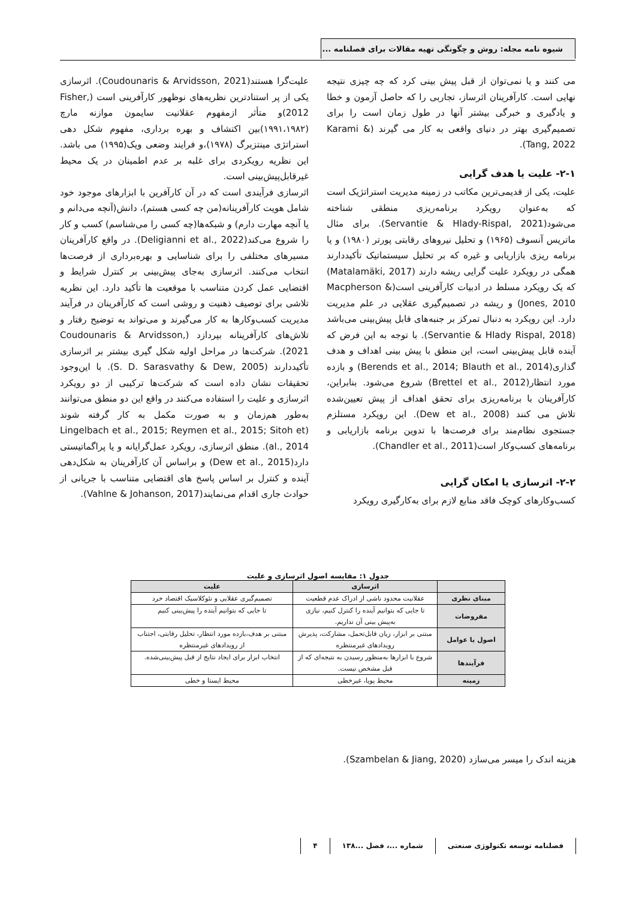شیوه نامه مجله: روش و چگونگی تهیه مقالات برای فصلنامه ...
می کنند و یا نمی‌توان از قبل پیش بینی کرد که چه چیزی نتیجه نهایی است. کارآفرینان اثرساز، تجاربی را که حاصل آزمون و خطا و یادگیری و خبرگی بیشتر آنها در طول زمان است را برای تصمیم‌گیری بهتر در دنیای واقعی به کار می گیرند (Karami & Tang, 2022).
۲-۱- علیت یا هدف گرایی
علیت، یکی از قدیمی‌ترین مکاتب در زمینه مدیریت استراتژیک است که به‌عنوان رویکرد برنامه‌ریزی منطقی شناخته می‌شود(Servantie & Hlady-Rispal, 2021). برای مثال ماتریس آنسوف (۱۹۶۵) و تحلیل نیروهای رقابتی پورتر (۱۹۸۰) و یا برنامه ریزی بازاریابی و غیره که بر تحلیل سیستماتیک تأکیددارند همگی در رویکرد علیت گرایی ریشه دارند (Matalamäki, 2017) که یک رویکرد مسلط در ادبیات کارآفرینی است(Macpherson & Jones, 2010) و ریشه در تصمیم‌گیری عقلایی در علم مدیریت دارد. این رویکرد به دنبال تمرکز بر جنبه‌های قابل پیش‌بینی می‌باشد (Servantie & Hlady Rispal, 2018). با توجه به این فرض که آینده قابل پیش‌بینی است، این منطق با پیش بینی اهداف و هدف گذاری(Berends et al., 2014; Blauth et al., 2014) و بازده مورد انتظار(Brettel et al., 2012) شروع می‌شود. بنابراین، کارآفرینان با برنامه‌ریزی برای تحقق اهداف از پیش تعیین‌شده تلاش می کنند (Dew et al., 2008). این رویکرد مستلزم جستجوی نظام‌مند برای فرصت‌ها با تدوین برنامه بازاریابی و برنامه‌های کسب‌وکار است(Chandler et al., 2011).
۲-۲- اثرسازی یا امکان گرایی
کسب‌وکارهای کوچک فاقد منابع لازم برای به‌کارگیری رویکرد
علیت‌گرا هستند(Coudounaris & Arvidsson, 2021). اثرسازی یکی از پر استنادترین نظریه‌های نوظهور کارآفرینی است (Fisher, 2012)و متأثر ازمفهوم عقلانیت سایمون موازنه مارچ (۱۹۹۱،۱۹۸۲)بین اکتشاف و بهره برداری، مفهوم شکل دهی استراتژی مینتزبرگ (۱۹۷۸)،و فرایند وضعی ویک(۱۹۹۵) می باشد. این نظریه رویکردی برای غلبه بر عدم اطمینان در یک محیط غیرقابل‌پیش‌بینی است.
اثرسازی فرآیندی است که در آن کارآفرین با ابزارهای موجود خود شامل هویت کارآفرینانه(من چه کسی هستم)، دانش(آنچه می‌دانم و یا آنچه مهارت دارم) و شبکه‌ها(چه کسی را می‌شناسم) کسب و کار را شروع می‌کند(Deligianni et al., 2022). در واقع کارآفرینان مسیرهای مختلفی را برای شناسایی و بهره‌برداری از فرصت‌ها انتخاب می‌کنند. اثرسازی به‌جای پیش‌بینی بر کنترل شرایط و اقتضایی عمل کردن متناسب با موقعیت ها تأکید دارد. این نظریه تلاشی برای توصیف ذهنیت و روشی است که کارآفرینان در فرآیند مدیریت کسب‌وکارها به کار می‌گیرند و می‌تواند به توضیح رفتار و تلاش‌های کارآفرینانه بپردازد (Coudounaris & Arvidsson, 2021). شرکت‌ها در مراحل اولیه شکل گیری بیشتر بر اثرسازی تأکیددارند (S. D. Sarasvathy & Dew, 2005). با این‌وجود تحقیقات نشان داده است که شرکت‌ها ترکیبی از دو رویکرد اثرسازی و علیت را استفاده می‌کنند در واقع این دو منطق می‌توانند به‌طور هم‌زمان و به صورت مکمل به کار گرفته شوند (Lingelbach et al., 2015; Reymen et al., 2015; Sitoh et al., 2014). منطق اثرسازی، رویکرد عمل‌گرایانه و یا پراگماتیستی دارد(Dew et al., 2015) و براساس آن کارآفرینان به شکل‌دهی آینده و کنترل بر اساس پاسخ های اقتضایی متناسب با جریانی از حوادث جاری اقدام می‌نمایند(Vahlne & Johanson, 2017).
جدول ۱: مقایسه اصول اثرسازی و علیت
| | اثرسازی | علیت |
| --- | --- | --- |
| مبنای نظری | عقلانیت محدود ناشی از ادراک عدم قطعیت | تصمیم‌گیری عقلایی و نئوکلاسیک اقتصاد خرد |
| مفروضات | تا جایی که بتوانیم آینده را کنترل کنیم، نیازی به‌پیش بینی آن نداریم. | تا جایی که بتوانیم آینده را پیش‌بینی کنیم |
| اصول یا عوامل | مبتنی بر ابزار، زیان قابل‌تحمل، مشارکت، پذیرش رویدادهای غیرمنتظره | مبتنی بر هدف،بازده مورد انتظار، تحلیل رقابتی، اجتناب از رویدادهای غیرمنتظره |
| فرآیندها | شروع با ابزارها به‌منظور رسیدن به نتیجه‌ای که از قبل مشخص نیست. | انتخاب ابزار برای ایجاد نتایج از قبل پیش‌بینی‌شده. |
| زمینه | محیط پویا، غیرخطی | محیط ایستا و خطی |
هزینه اندک را میسر می‌سازد (Szambelan & Jiang, 2020).
فصلنامه توسعه تکنولوژی صنعتی شماره ...، فصل ...۱۳۸ ۴